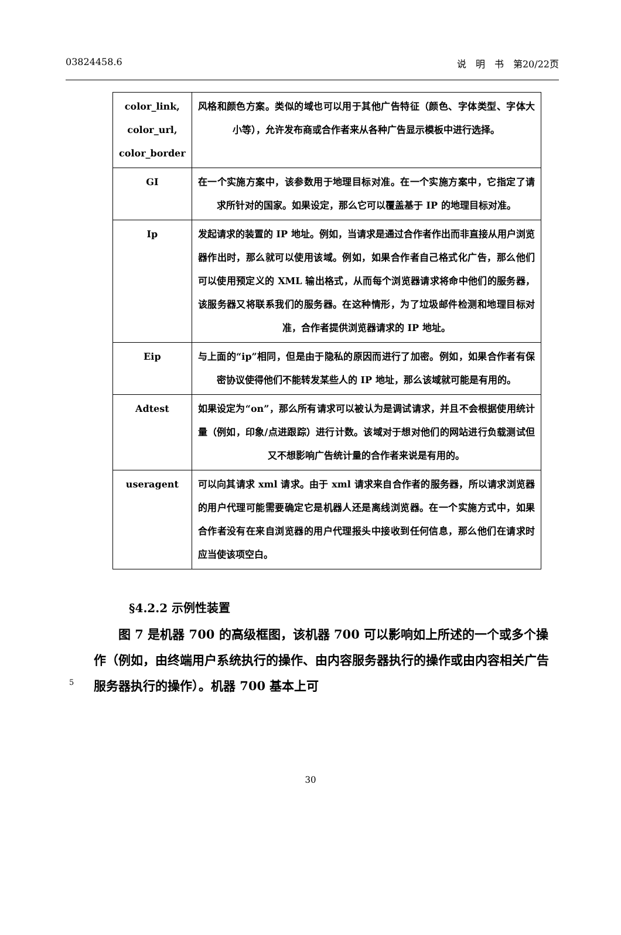03824458.6 说　明　书　第20/22页
| color_link, color_url, color_border | 风格和颜色方案。类似的域也可以用于其他广告特征（颜色、字体类型、字体大小等），允许发布商或合作者来从各种广告显示模板中进行选择。 |
| GI | 在一个实施方案中，该参数用于地理目标对准。在一个实施方案中，它指定了请求所针对的国家。如果设定，那么它可以覆盖基于 IP 的地理目标对准。 |
| Ip | 发起请求的装置的 IP 地址。例如，当请求是通过合作者作出而非直接从用户浏览器作出时，那么就可以使用该域。例如，如果合作者自己格式化广告，那么他们可以使用预定义的 XML 输出格式，从而每个浏览器请求将命中他们的服务器，该服务器又将联系我们的服务器。在这种情形，为了垃圾邮件检测和地理目标对准，合作者提供浏览器请求的 IP 地址。 |
| Eip | 与上面的“ip”相同，但是由于隐私的原因而进行了加密。例如，如果合作者有保密协议使得他们不能转发某些人的 IP 地址，那么该域就可能是有用的。 |
| Adtest | 如果设定为“on”，那么所有请求可以被认为是调试请求，并且不会根据使用统计量（例如，印象/点进跟踪）进行计数。该域对于想对他们的网站进行负载测试但又不想影响广告统计量的合作者来说是有用的。 |
| useragent | 可以向其请求 xml 请求。由于 xml 请求来自合作者的服务器，所以请求浏览器的用户代理可能需要确定它是机器人还是离线浏览器。在一个实施方式中，如果合作者没有在来自浏览器的用户代理报头中接收到任何信息，那么他们在请求时应当使该项空白。 |
§4.2.2 示例性装置
　　图 7 是机器 700 的高级框图，该机器 700 可以影响如上所述的一个或多个操作（例如，由终端用户系统执行的操作、由内容服务器执行的操作或由内容相关广告服务器执行的操作）。机器 700 基本上可
5
30